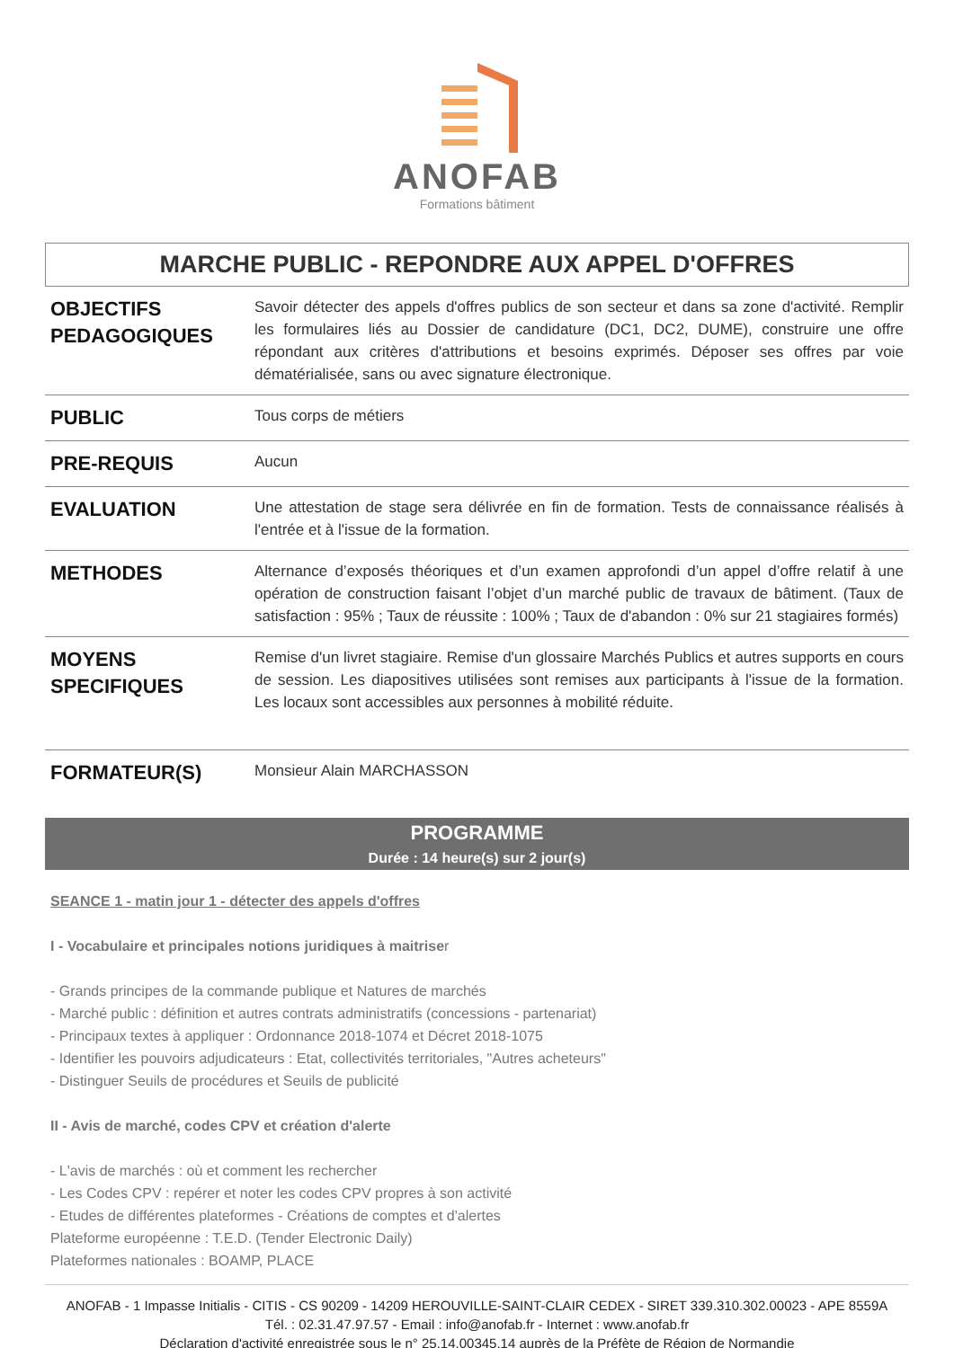ANOFAB
Formations bâtiment
MARCHE PUBLIC - REPONDRE AUX APPEL D'OFFRES
| OBJECTIFS PEDAGOGIQUES | Savoir détecter des appels d'offres publics de son secteur et dans sa zone d'activité. Remplir les formulaires liés au Dossier de candidature (DC1, DC2, DUME), construire une offre répondant aux critères d'attributions et besoins exprimés. Déposer ses offres par voie dématérialisée, sans ou avec signature électronique. |
| PUBLIC | Tous corps de métiers |
| PRE-REQUIS | Aucun |
| EVALUATION | Une attestation de stage sera délivrée en fin de formation. Tests de connaissance réalisés à l'entrée et à l'issue de la formation. |
| METHODES | Alternance d’exposés théoriques et d’un examen approfondi d’un appel d’offre relatif à une opération de construction faisant l’objet d’un marché public de travaux de bâtiment. (Taux de satisfaction : 95% ; Taux de réussite : 100% ; Taux de d'abandon : 0% sur 21 stagiaires formés) |
| MOYENS SPECIFIQUES | Remise d'un livret stagiaire. Remise d'un glossaire Marchés Publics et autres supports en cours de session. Les diapositives utilisées sont remises aux participants à l'issue de la formation. Les locaux sont accessibles aux personnes à mobilité réduite. |
| FORMATEUR(S) | Monsieur Alain MARCHASSON |
PROGRAMME
Durée : 14 heure(s) sur 2 jour(s)
SEANCE 1 - matin jour 1 - détecter des appels d'offres
I - Vocabulaire et principales notions juridiques à maitriser
- Grands principes de la commande publique et Natures de marchés
- Marché public : définition et autres contrats administratifs (concessions - partenariat)
- Principaux textes à appliquer : Ordonnance 2018-1074 et Décret 2018-1075
- Identifier les pouvoirs adjudicateurs : Etat, collectivités territoriales, "Autres acheteurs"
- Distinguer Seuils de procédures et Seuils de publicité
II - Avis de marché, codes CPV et création d'alerte
- L'avis de marchés : où et comment les rechercher
- Les Codes CPV : repérer et noter les codes CPV propres à son activité
- Etudes de différentes plateformes - Créations de comptes et d'alertes
Plateforme européenne : T.E.D. (Tender Electronic Daily)
Plateformes nationales : BOAMP, PLACE
ANOFAB - 1 Impasse Initialis - CITIS - CS 90209 - 14209 HEROUVILLE-SAINT-CLAIR CEDEX - SIRET 339.310.302.00023 - APE 8559A
Tél. : 02.31.47.97.57 - Email : info@anofab.fr - Internet : www.anofab.fr
Déclaration d'activité enregistrée sous le n° 25.14.00345.14 auprès de la Préfète de Région de Normandie